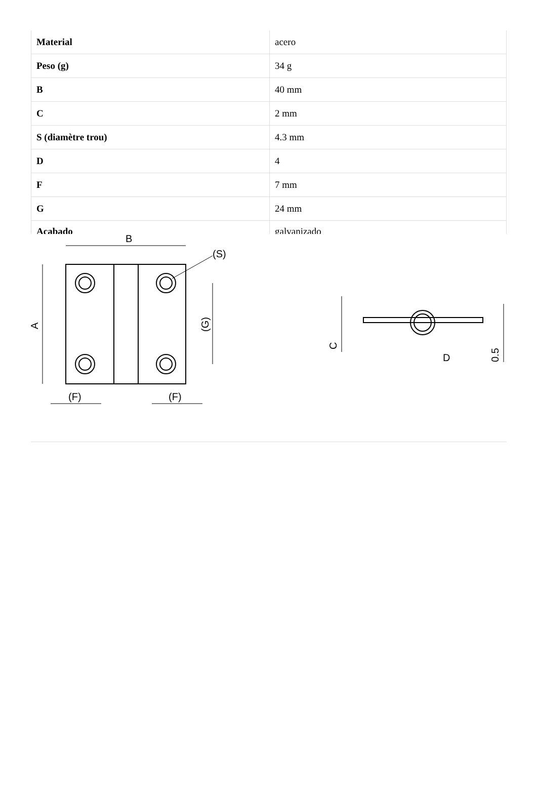| Material | acero |
| Peso (g) | 34 g |
| B | 40 mm |
| C | 2 mm |
| S (diamètre trou) | 4.3 mm |
| D | 4 |
| F | 7 mm |
| G | 24 mm |
| Acabado | galvanizado |
B
(S)
A
(G)
(F)
(F)
C
D
0.5